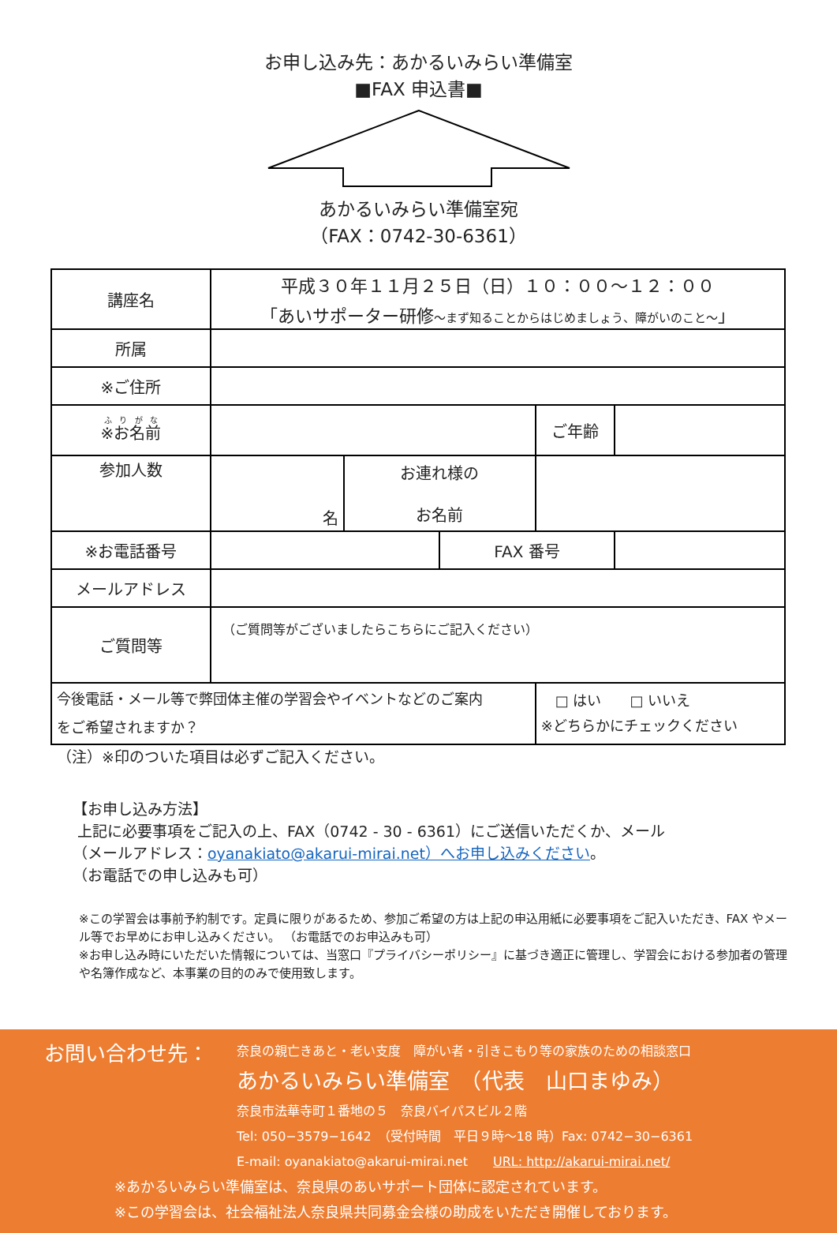お申し込み先：あかるいみらい準備室
■FAX 申込書■
あかるいみらい準備室宛
（FAX：0742-30-6361）
| 講座名 | 平成３０年１１月２５日（日）１０：００～１２：００ 「あいサポーター研修 ～まず知ることからはじめましょう、障がいのこと～ 」 | | | | |
| 所属 | | | | | |
| ※ご住所 | | | | | |
| ※お名前 | | | | ご年齢 | |
| 参加人数 | 名 | お連れ様の お名前 | | | |
| ※お電話番号 | | | FAX 番号 | | |
| メールアドレス | | | | | |
| ご質問等 | （ご質問等がございましたらこちらにご記入ください） | | | | |
| 今後電話・メール等で弊団体主催の学習会やイベントなどのご案内 をご希望されますか？ | | | | □ はい □ いいえ ※どちらかにチェックください | |
（注）※印のついた項目は必ずご記入ください。
【お申し込み方法】
上記に必要事項をご記入の上、FAX（0742 - 30 - 6361）にご送信いただくか、メール
（メールアドレス：oyanakiato@akarui-mirai.net）へお申し込みください。
（お電話での申し込みも可）
※この学習会は事前予約制です。定員に限りがあるため、参加ご希望の方は上記の申込用紙に必要事項をご記入いただき、FAX やメール等でお早めにお申し込みください。 （お電話でのお申込みも可）
※お申し込み時にいただいた情報については、当窓口『プライバシーポリシー』に基づき適正に管理し、学習会における参加者の管理や名簿作成など、本事業の目的のみで使用致します。
お問い合わせ先：
奈良の親亡きあと・老い支度　障がい者・引きこもり等の家族のための相談窓口
あかるいみらい準備室　（代表　山口まゆみ）
奈良市法華寺町１番地の５　奈良バイパスビル２階
Tel: 050−3579−1642　（受付時間　平日９時～18 時）Fax: 0742−30−6361
E-mail: oyanakiato@akarui-mirai.net　　URL: http://akarui-mirai.net/
※あかるいみらい準備室は、奈良県のあいサポート団体に認定されています。
※この学習会は、社会福祉法人奈良県共同募金会様の助成をいただき開催しております。